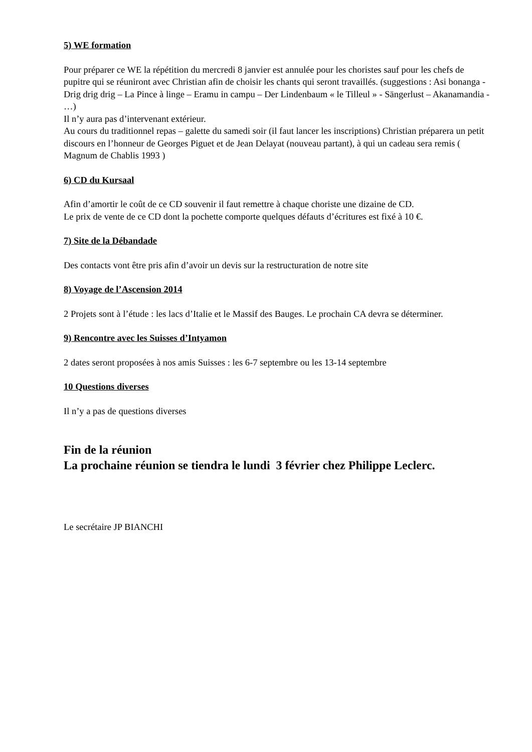5) WE formation
Pour préparer ce WE la répétition du mercredi 8 janvier est annulée pour les choristes sauf pour les chefs de pupitre qui se réuniront avec Christian afin de choisir les chants qui seront travaillés. (suggestions : Asi bonanga - Drig drig drig – La Pince à linge – Eramu in campu – Der Lindenbaum « le Tilleul » - Sängerlust – Akanamandia - …)
Il n’y aura pas d’intervenant extérieur.
Au cours du traditionnel repas – galette du samedi soir (il faut lancer les inscriptions) Christian préparera un petit discours en l’honneur de Georges Piguet et de Jean Delayat (nouveau partant), à qui un cadeau sera remis ( Magnum de Chablis 1993 )
6) CD du Kursaal
Afin d’amortir le coût de ce CD souvenir il faut remettre à chaque choriste une dizaine de CD.
Le prix de vente de ce CD dont la pochette comporte quelques défauts d’écritures est fixé à 10 €.
7) Site de la Débandade
Des contacts vont être pris afin d’avoir un devis sur la restructuration de notre site
8) Voyage de l’Ascension 2014
2 Projets sont à l’étude : les lacs d’Italie et le Massif des Bauges. Le prochain CA devra se déterminer.
9) Rencontre avec les Suisses d’Intyamon
2 dates seront proposées à nos amis Suisses : les 6-7 septembre ou les 13-14 septembre
10 Questions diverses
Il n’y a pas de questions diverses
Fin de la réunion
La prochaine réunion se tiendra le lundi 3 février chez Philippe Leclerc.
Le secrétaire JP BIANCHI